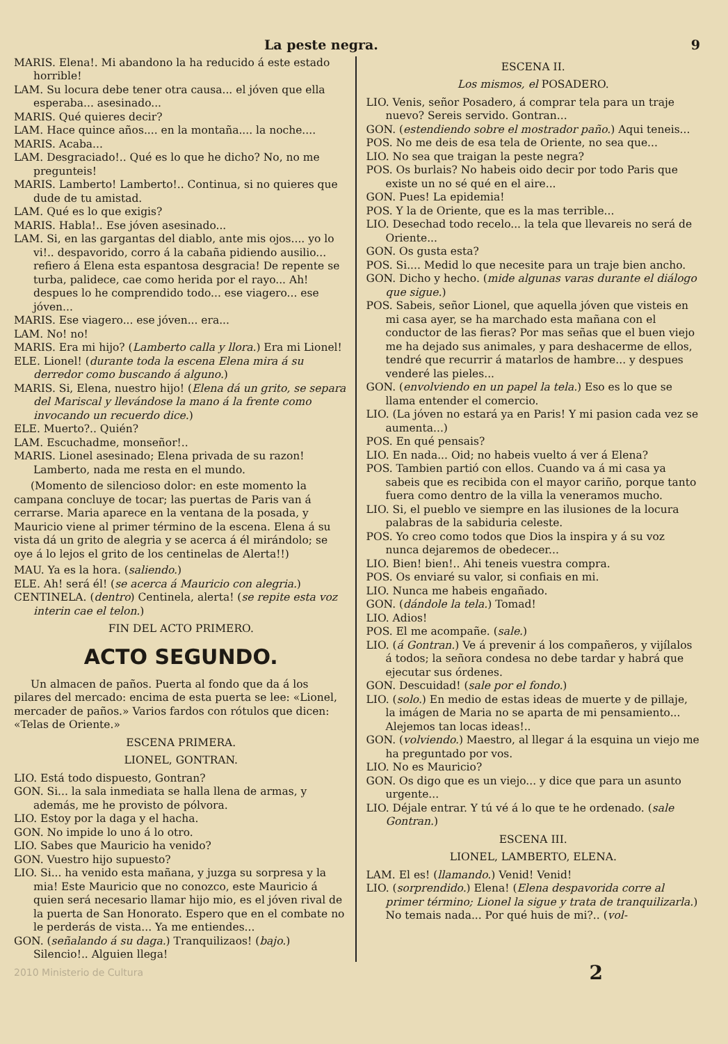La peste negra. 9
MARIS. Elena!. Mi abandono la ha reducido á este estado horrible!
LAM. Su locura debe tener otra causa... el jóven que ella esperaba... asesinado...
MARIS. Qué quieres decir?
LAM. Hace quince años.... en la montaña.... la noche....
MARIS. Acaba...
LAM. Desgraciado!.. Qué es lo que he dicho? No, no me pregunteis!
MARIS. Lamberto! Lamberto!.. Continua, si no quieres que dude de tu amistad.
LAM. Qué es lo que exigis?
MARIS. Habla!.. Ese jóven asesinado...
LAM. Si, en las gargantas del diablo, ante mis ojos.... yo lo vi!.. despavorido, corro á la cabaña pidiendo ausilio... refiero á Elena esta espantosa desgracia! De repente se turba, palidece, cae como herida por el rayo... Ah! despues lo he comprendido todo... ese viagero... ese jóven...
MARIS. Ese viagero... ese jóven... era...
LAM. No! no!
MARIS. Era mi hijo? (Lamberto calla y llora.) Era mi Lionel!
ELE. Lionel! (durante toda la escena Elena mira á su derredor como buscando á alguno.)
MARIS. Si, Elena, nuestro hijo! (Elena dá un grito, se separa del Mariscal y llevándose la mano á la frente como invocando un recuerdo dice.)
ELE. Muerto?.. Quién?
LAM. Escuchadme, monseñor!..
MARIS. Lionel asesinado; Elena privada de su razon! Lamberto, nada me resta en el mundo.
(Momento de silencioso dolor: en este momento la campana concluye de tocar; las puertas de Paris van á cerrarse. Maria aparece en la ventana de la posada, y Mauricio viene al primer término de la escena. Elena á su vista dá un grito de alegria y se acerca á él mirándolo; se oye á lo lejos el grito de los centinelas de Alerta!!)
MAU. Ya es la hora. (saliendo.)
ELE. Ah! será él! (se acerca á Mauricio con alegria.)
CENTINELA. (dentro) Centinela, alerta! (se repite esta voz interin cae el telon.)
FIN DEL ACTO PRIMERO.
ACTO SEGUNDO.
Un almacen de paños. Puerta al fondo que da á los pilares del mercado: encima de esta puerta se lee: «Lionel, mercader de paños.» Varios fardos con rótulos que dicen: «Telas de Oriente.»
ESCENA PRIMERA.
LIONEL, GONTRAN.
LIO. Está todo dispuesto, Gontran?
GON. Si... la sala inmediata se halla llena de armas, y además, me he provisto de pólvora.
LIO. Estoy por la daga y el hacha.
GON. No impide lo uno á lo otro.
LIO. Sabes que Mauricio ha venido?
GON. Vuestro hijo supuesto?
LIO. Si... ha venido esta mañana, y juzga su sorpresa y la mia! Este Mauricio que no conozco, este Mauricio á quien será necesario llamar hijo mio, es el jóven rival de la puerta de San Honorato. Espero que en el combate no le perderás de vista... Ya me entiendes...
GON. (señalando á su daga.) Tranquilizaos! (bajo.) Silencio!.. Alguien llega!
ESCENA II.
Los mismos, el POSADERO.
LIO. Venis, señor Posadero, á comprar tela para un traje nuevo? Sereis servido. Gontran...
GON. (estendiendo sobre el mostrador paño.) Aqui teneis...
POS. No me deis de esa tela de Oriente, no sea que...
LIO. No sea que traigan la peste negra?
POS. Os burlais? No habeis oido decir por todo Paris que existe un no sé qué en el aire...
GON. Pues! La epidemia!
POS. Y la de Oriente, que es la mas terrible...
LIO. Desechad todo recelo... la tela que llevareis no será de Oriente...
GON. Os gusta esta?
POS. Si.... Medid lo que necesite para un traje bien ancho.
GON. Dicho y hecho. (mide algunas varas durante el diálogo que sigue.)
POS. Sabeis, señor Lionel, que aquella jóven que visteis en mi casa ayer, se ha marchado esta mañana con el conductor de las fieras? Por mas señas que el buen viejo me ha dejado sus animales, y para deshacerme de ellos, tendré que recurrir á matarlos de hambre... y despues venderé las pieles...
GON. (envolviendo en un papel la tela.) Eso es lo que se llama entender el comercio.
LIO. (La jóven no estará ya en Paris! Y mi pasion cada vez se aumenta...)
POS. En qué pensais?
LIO. En nada... Oid; no habeis vuelto á ver á Elena?
POS. Tambien partió con ellos. Cuando va á mi casa ya sabeis que es recibida con el mayor cariño, porque tanto fuera como dentro de la villa la veneramos mucho.
LIO. Si, el pueblo ve siempre en las ilusiones de la locura palabras de la sabiduria celeste.
POS. Yo creo como todos que Dios la inspira y á su voz nunca dejaremos de obedecer...
LIO. Bien! bien!.. Ahi teneis vuestra compra.
POS. Os enviaré su valor, si confiais en mi.
LIO. Nunca me habeis engañado.
GON. (dándole la tela.) Tomad!
LIO. Adios!
POS. El me acompañe. (sale.)
LIO. (á Gontran.) Ve á prevenir á los compañeros, y vijílalos á todos; la señora condesa no debe tardar y habrá que ejecutar sus órdenes.
GON. Descuidad! (sale por el fondo.)
LIO. (solo.) En medio de estas ideas de muerte y de pillaje, la imágen de Maria no se aparta de mi pensamiento... Alejemos tan locas ideas!..
GON. (volviendo.) Maestro, al llegar á la esquina un viejo me ha preguntado por vos.
LIO. No es Mauricio?
GON. Os digo que es un viejo... y dice que para un asunto urgente...
LIO. Déjale entrar. Y tú vé á lo que te he ordenado. (sale Gontran.)
ESCENA III.
LIONEL, LAMBERTO, ELENA.
LAM. El es! (llamando.) Venid! Venid!
LIO. (sorprendido.) Elena! (Elena despavorida corre al primer término; Lionel la sigue y trata de tranquilizarla.) No temais nada... Por qué huis de mi?.. (vol-
2010 Ministerio de Cultura 2